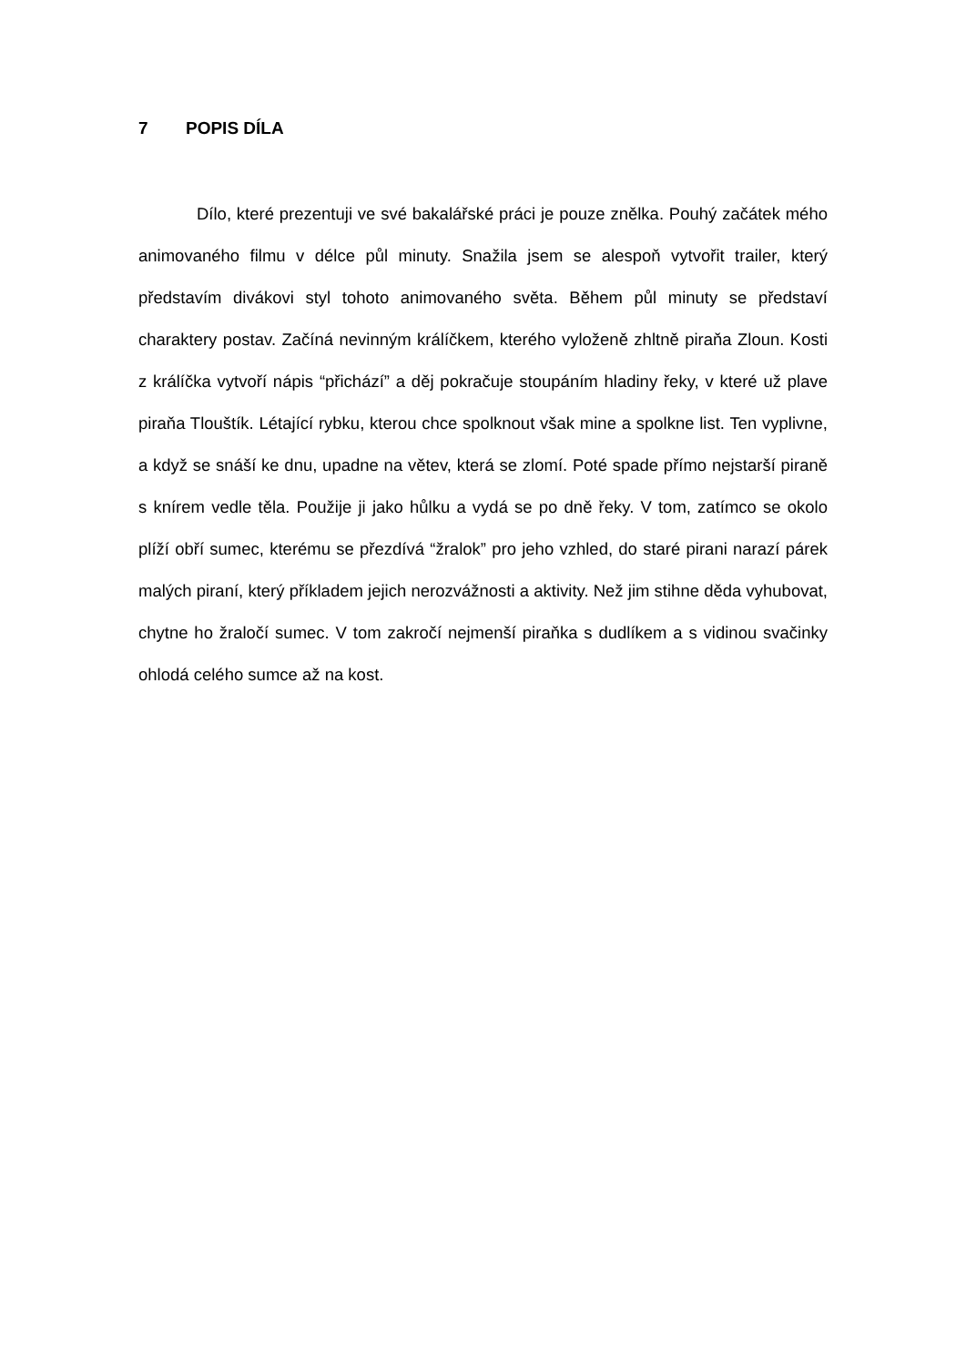7 POPIS DÍLA
Dílo, které prezentuji ve své bakalářské práci je pouze znělka. Pouhý začátek mého animovaného filmu v délce půl minuty. Snažila jsem se alespoň vytvořit trailer, který představím divákovi styl tohoto animovaného světa. Během půl minuty se představí charaktery postav. Začíná nevinným králíčkem, kterého vyloženě zhltně piraňa Zloun. Kosti z králíčka vytvoří nápis “přichází” a děj pokračuje stoupáním hladiny řeky, v které už plave piraňa Tlouštík. Létající rybku, kterou chce spolknout však mine a spolkne list. Ten vyplivne, a když se snáší ke dnu, upadne na větev, která se zlomí. Poté spade přímo nejstarší piraně s knírem vedle těla. Použije ji jako hůlku a vydá se po dně řeky. V tom, zatímco se okolo plíží obří sumec, kterému se přezdívá “žralok” pro jeho vzhled, do staré pirani narazí párek malých piraní, který příkladem jejich nerozvážnosti a aktivity. Než jim stihne děda vyhubovat, chytne ho žraločí sumec. V tom zakročí nejmenší piraňka s dudlíkem a s vidinou svačinky ohlodá celého sumce až na kost.